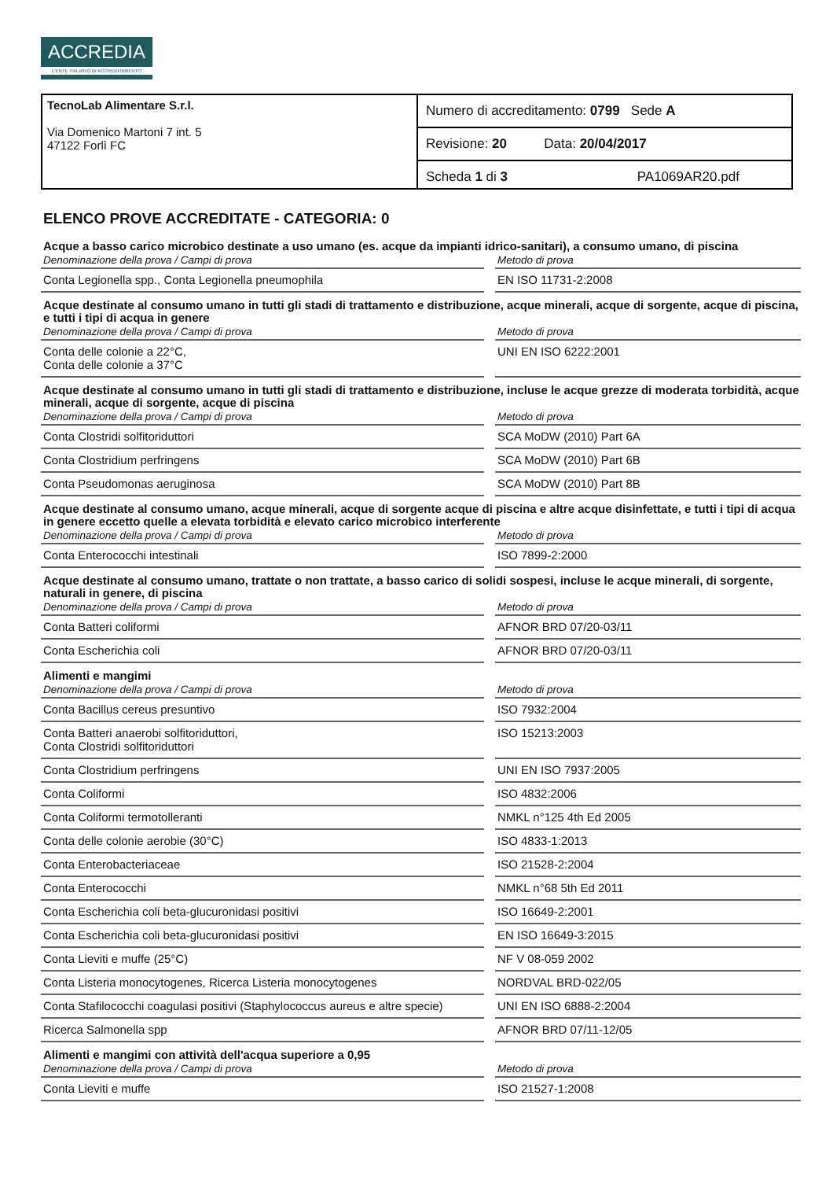ACCREDIA
L'ENTE ITALIANO DI ACCREDITAMENTO
TecnoLab Alimentare S.r.l.
Via Domenico Martoni 7 int. 5
47122 Forlì FC
Numero di accreditamento: 0799 Sede A
Revisione: 20 Data: 20/04/2017
Scheda 1 di 3 PA1069AR20.pdf
ELENCO PROVE ACCREDITATE - CATEGORIA: 0
Acque a basso carico microbico destinate a uso umano (es. acque da impianti idrico-sanitari), a consumo umano, di piscina
| Denominazione della prova / Campi di prova | | Metodo di prova |
| --- | --- | --- |
| Conta Legionella spp., Conta Legionella pneumophila | | EN ISO 11731-2:2008 |
Acque destinate al consumo umano in tutti gli stadi di trattamento e distribuzione, acque minerali, acque di sorgente, acque di piscina, e tutti i tipi di acqua in genere
| Denominazione della prova / Campi di prova | | Metodo di prova |
| --- | --- | --- |
| Conta delle colonie a 22°C, Conta delle colonie a 37°C | | UNI EN ISO 6222:2001 |
Acque destinate al consumo umano in tutti gli stadi di trattamento e distribuzione, incluse le acque grezze di moderata torbidità, acque minerali, acque di sorgente, acque di piscina
| Denominazione della prova / Campi di prova | | Metodo di prova |
| --- | --- | --- |
| Conta Clostridi solfitoriduttori | | SCA MoDW (2010) Part 6A |
| Conta Clostridium perfringens | | SCA MoDW (2010) Part 6B |
| Conta Pseudomonas aeruginosa | | SCA MoDW (2010) Part 8B |
Acque destinate al consumo umano, acque minerali, acque di sorgente acque di piscina e altre acque disinfettate, e tutti i tipi di acqua in genere eccetto quelle a elevata torbidità e elevato carico microbico interferente
| Denominazione della prova / Campi di prova | | Metodo di prova |
| --- | --- | --- |
| Conta Enterococchi intestinali | | ISO 7899-2:2000 |
Acque destinate al consumo umano, trattate o non trattate, a basso carico di solidi sospesi, incluse le acque minerali, di sorgente, naturali in genere, di piscina
| Denominazione della prova / Campi di prova | | Metodo di prova |
| --- | --- | --- |
| Conta Batteri coliformi | | AFNOR BRD 07/20-03/11 |
| Conta Escherichia coli | | AFNOR BRD 07/20-03/11 |
Alimenti e mangimi
| Denominazione della prova / Campi di prova | | Metodo di prova |
| --- | --- | --- |
| Conta Bacillus cereus presuntivo | | ISO 7932:2004 |
| Conta Batteri anaerobi solfitoriduttori, Conta Clostridi solfitoriduttori | | ISO 15213:2003 |
| Conta Clostridium perfringens | | UNI EN ISO 7937:2005 |
| Conta Coliformi | | ISO 4832:2006 |
| Conta Coliformi termotolleranti | | NMKL n°125 4th Ed 2005 |
| Conta delle colonie aerobie (30°C) | | ISO 4833-1:2013 |
| Conta Enterobacteriaceae | | ISO 21528-2:2004 |
| Conta Enterococchi | | NMKL n°68 5th Ed 2011 |
| Conta Escherichia coli beta-glucuronidasi positivi | | ISO 16649-2:2001 |
| Conta Escherichia coli beta-glucuronidasi positivi | | EN ISO 16649-3:2015 |
| Conta Lieviti e muffe (25°C) | | NF V 08-059 2002 |
| Conta Listeria monocytogenes, Ricerca Listeria monocytogenes | | NORDVAL BRD-022/05 |
| Conta Stafilococchi coagulasi positivi (Staphylococcus aureus e altre specie) | | UNI EN ISO 6888-2:2004 |
| Ricerca Salmonella spp | | AFNOR BRD 07/11-12/05 |
Alimenti e mangimi con attività dell'acqua superiore a 0,95
| Denominazione della prova / Campi di prova | | Metodo di prova |
| --- | --- | --- |
| Conta Lieviti e muffe | | ISO 21527-1:2008 |